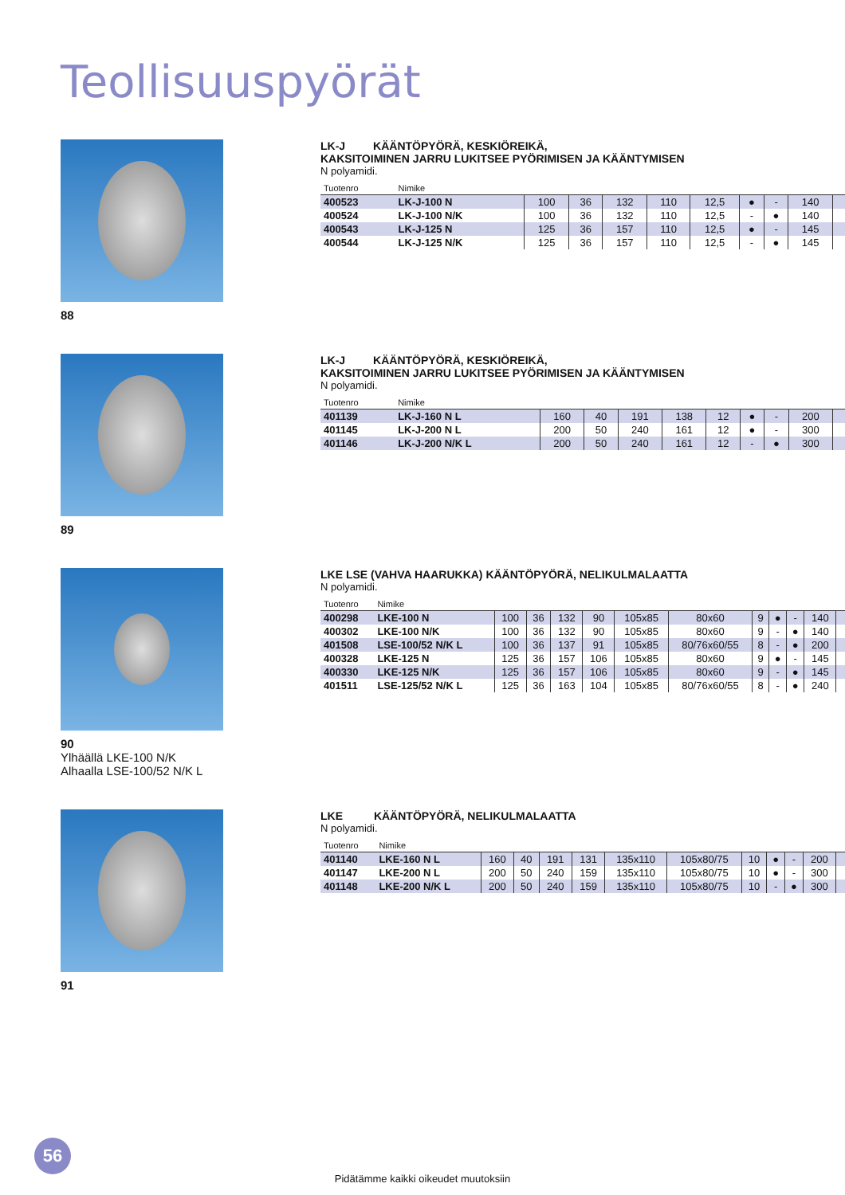Teollisuuspyörät
88
LK-J KÄÄNTÖPYÖRÄ, KESKIÖREIKÄ,
KAKSITOIMINEN JARRU LUKITSEE PYÖRIMISEN JA KÄÄNTYMISEN
N polyamidi.
| Tuotenro | Nimike | | | | | | | | | |
| --- | --- | --- | --- | --- | --- | --- | --- | --- | --- | --- |
| 400523 | LK-J-100 N | 100 | 36 | 132 | 110 | 12,5 | ● | - | 140 | |
| 400524 | LK-J-100 N/K | 100 | 36 | 132 | 110 | 12,5 | - | ● | 140 | |
| 400543 | LK-J-125 N | 125 | 36 | 157 | 110 | 12,5 | ● | - | 145 | |
| 400544 | LK-J-125 N/K | 125 | 36 | 157 | 110 | 12,5 | - | ● | 145 | |
89
LK-J KÄÄNTÖPYÖRÄ, KESKIÖREIKÄ,
KAKSITOIMINEN JARRU LUKITSEE PYÖRIMISEN JA KÄÄNTYMISEN
N polyamidi.
| Tuotenro | Nimike | | | | | | | | | |
| --- | --- | --- | --- | --- | --- | --- | --- | --- | --- | --- |
| 401139 | LK-J-160 N L | 160 | 40 | 191 | 138 | 12 | ● | - | 200 | |
| 401145 | LK-J-200 N L | 200 | 50 | 240 | 161 | 12 | ● | - | 300 | |
| 401146 | LK-J-200 N/K L | 200 | 50 | 240 | 161 | 12 | - | ● | 300 | |
90
Ylhäällä LKE-100 N/K
Alhaalla LSE-100/52 N/K L
LKE LSE (VAHVA HAARUKKA) KÄÄNTÖPYÖRÄ, NELIKULMALAATTA
N polyamidi.
| Tuotenro | Nimike | | | | | | | | | | | |
| --- | --- | --- | --- | --- | --- | --- | --- | --- | --- | --- | --- | --- |
| 400298 | LKE-100 N | 100 | 36 | 132 | 90 | 105x85 | 80x60 | 9 | ● | - | 140 | |
| 400302 | LKE-100 N/K | 100 | 36 | 132 | 90 | 105x85 | 80x60 | 9 | - | ● | 140 | |
| 401508 | LSE-100/52 N/K L | 100 | 36 | 137 | 91 | 105x85 | 80/76x60/55 | 8 | - | ● | 200 | |
| 400328 | LKE-125 N | 125 | 36 | 157 | 106 | 105x85 | 80x60 | 9 | ● | - | 145 | |
| 400330 | LKE-125 N/K | 125 | 36 | 157 | 106 | 105x85 | 80x60 | 9 | - | ● | 145 | |
| 401511 | LSE-125/52 N/K L | 125 | 36 | 163 | 104 | 105x85 | 80/76x60/55 | 8 | - | ● | 240 | |
91
LKE KÄÄNTÖPYÖRÄ, NELIKULMALAATTA
N polyamidi.
| Tuotenro | Nimike | | | | | | | | | | | |
| --- | --- | --- | --- | --- | --- | --- | --- | --- | --- | --- | --- | --- |
| 401140 | LKE-160 N L | 160 | 40 | 191 | 131 | 135x110 | 105x80/75 | 10 | ● | - | 200 | |
| 401147 | LKE-200 N L | 200 | 50 | 240 | 159 | 135x110 | 105x80/75 | 10 | ● | - | 300 | |
| 401148 | LKE-200 N/K L | 200 | 50 | 240 | 159 | 135x110 | 105x80/75 | 10 | - | ● | 300 | |
56
Pidätämme kaikki oikeudet muutoksiin